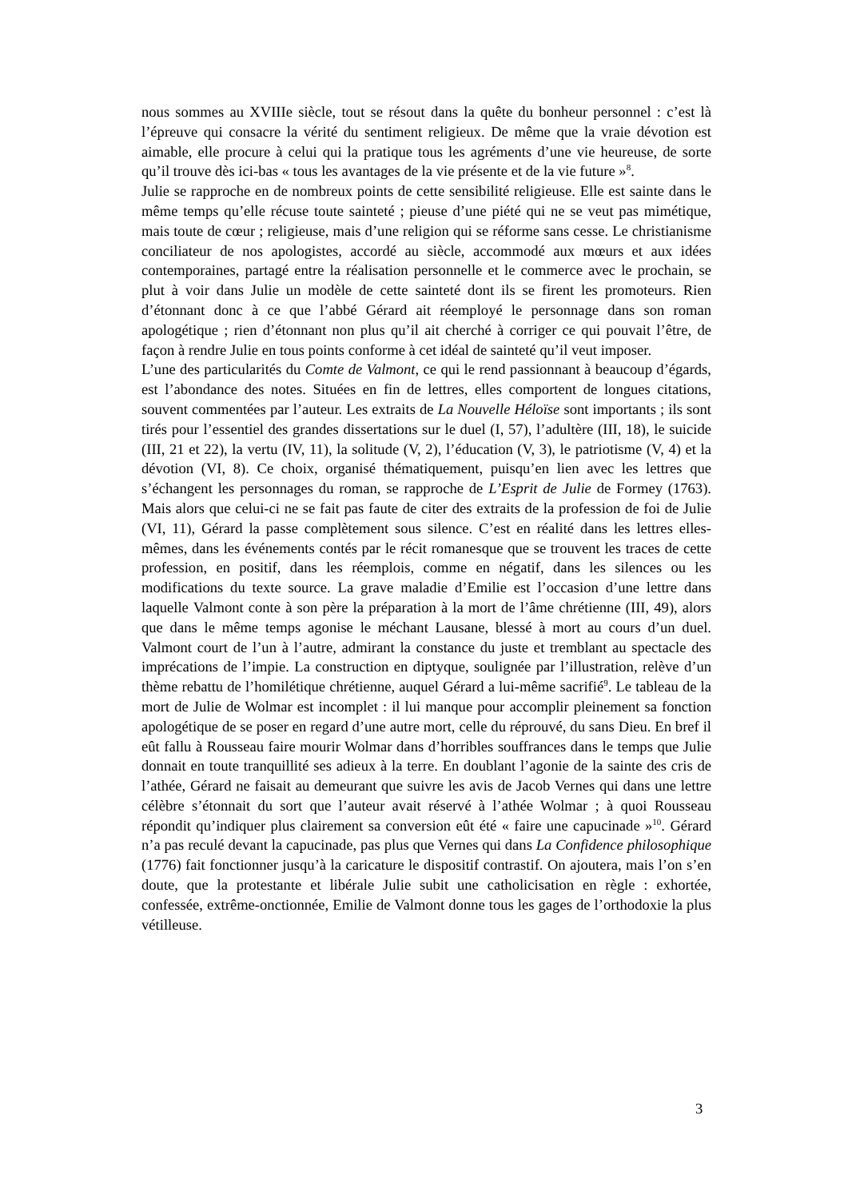nous sommes au XVIIIe siècle, tout se résout dans la quête du bonheur personnel : c’est là l’épreuve qui consacre la vérité du sentiment religieux. De même que la vraie dévotion est aimable, elle procure à celui qui la pratique tous les agréments d’une vie heureuse, de sorte qu’il trouve dès ici-bas « tous les avantages de la vie présente et de la vie future »<sup>8</sup>.
Julie se rapproche en de nombreux points de cette sensibilité religieuse. Elle est sainte dans le même temps qu’elle récuse toute sainteté ; pieuse d’une piété qui ne se veut pas mimétique, mais toute de cœur ; religieuse, mais d’une religion qui se réforme sans cesse. Le christianisme conciliateur de nos apologistes, accordé au siècle, accommodé aux mœurs et aux idées contemporaines, partagé entre la réalisation personnelle et le commerce avec le prochain, se plut à voir dans Julie un modèle de cette sainteté dont ils se firent les promoteurs. Rien d’étonnant donc à ce que l’abbé Gérard ait réemployé le personnage dans son roman apologétique ; rien d’étonnant non plus qu’il ait cherché à corriger ce qui pouvait l’être, de façon à rendre Julie en tous points conforme à cet idéal de sainteté qu’il veut imposer.
L’une des particularités du Comte de Valmont, ce qui le rend passionnant à beaucoup d’égards, est l’abondance des notes. Situées en fin de lettres, elles comportent de longues citations, souvent commentées par l’auteur. Les extraits de La Nouvelle Héloïse sont importants ; ils sont tirés pour l’essentiel des grandes dissertations sur le duel (I, 57), l’adultère (III, 18), le suicide (III, 21 et 22), la vertu (IV, 11), la solitude (V, 2), l’éducation (V, 3), le patriotisme (V, 4) et la dévotion (VI, 8). Ce choix, organisé thématiquement, puisqu’en lien avec les lettres que s’échangent les personnages du roman, se rapproche de L’Esprit de Julie de Formey (1763). Mais alors que celui-ci ne se fait pas faute de citer des extraits de la profession de foi de Julie (VI, 11), Gérard la passe complètement sous silence. C’est en réalité dans les lettres elles-mêmes, dans les événements contés par le récit romanesque que se trouvent les traces de cette profession, en positif, dans les réemplois, comme en négatif, dans les silences ou les modifications du texte source. La grave maladie d’Emilie est l’occasion d’une lettre dans laquelle Valmont conte à son père la préparation à la mort de l’âme chrétienne (III, 49), alors que dans le même temps agonise le méchant Lausane, blessé à mort au cours d’un duel. Valmont court de l’un à l’autre, admirant la constance du juste et tremblant au spectacle des imprécations de l’impie. La construction en diptyque, soulignée par l’illustration, relève d’un thème rebattu de l’homilétique chrétienne, auquel Gérard a lui-même sacrifié<sup>9</sup>. Le tableau de la mort de Julie de Wolmar est incomplet : il lui manque pour accomplir pleinement sa fonction apologétique de se poser en regard d’une autre mort, celle du réprouvé, du sans Dieu. En bref il eût fallu à Rousseau faire mourir Wolmar dans d’horribles souffrances dans le temps que Julie donnait en toute tranquillité ses adieux à la terre. En doublant l’agonie de la sainte des cris de l’athée, Gérard ne faisait au demeurant que suivre les avis de Jacob Vernes qui dans une lettre célèbre s’étonnait du sort que l’auteur avait réservé à l’athée Wolmar ; à quoi Rousseau répondit qu’indiquer plus clairement sa conversion eût été « faire une capucinade »<sup>10</sup>. Gérard n’a pas reculé devant la capucinade, pas plus que Vernes qui dans La Confidence philosophique (1776) fait fonctionner jusqu’à la caricature le dispositif contrastif. On ajoutera, mais l’on s’en doute, que la protestante et libérale Julie subit une catholicisation en règle : exhortée, confessée, extrême-onctionnée, Emilie de Valmont donne tous les gages de l’orthodoxie la plus vétilleuse.
3